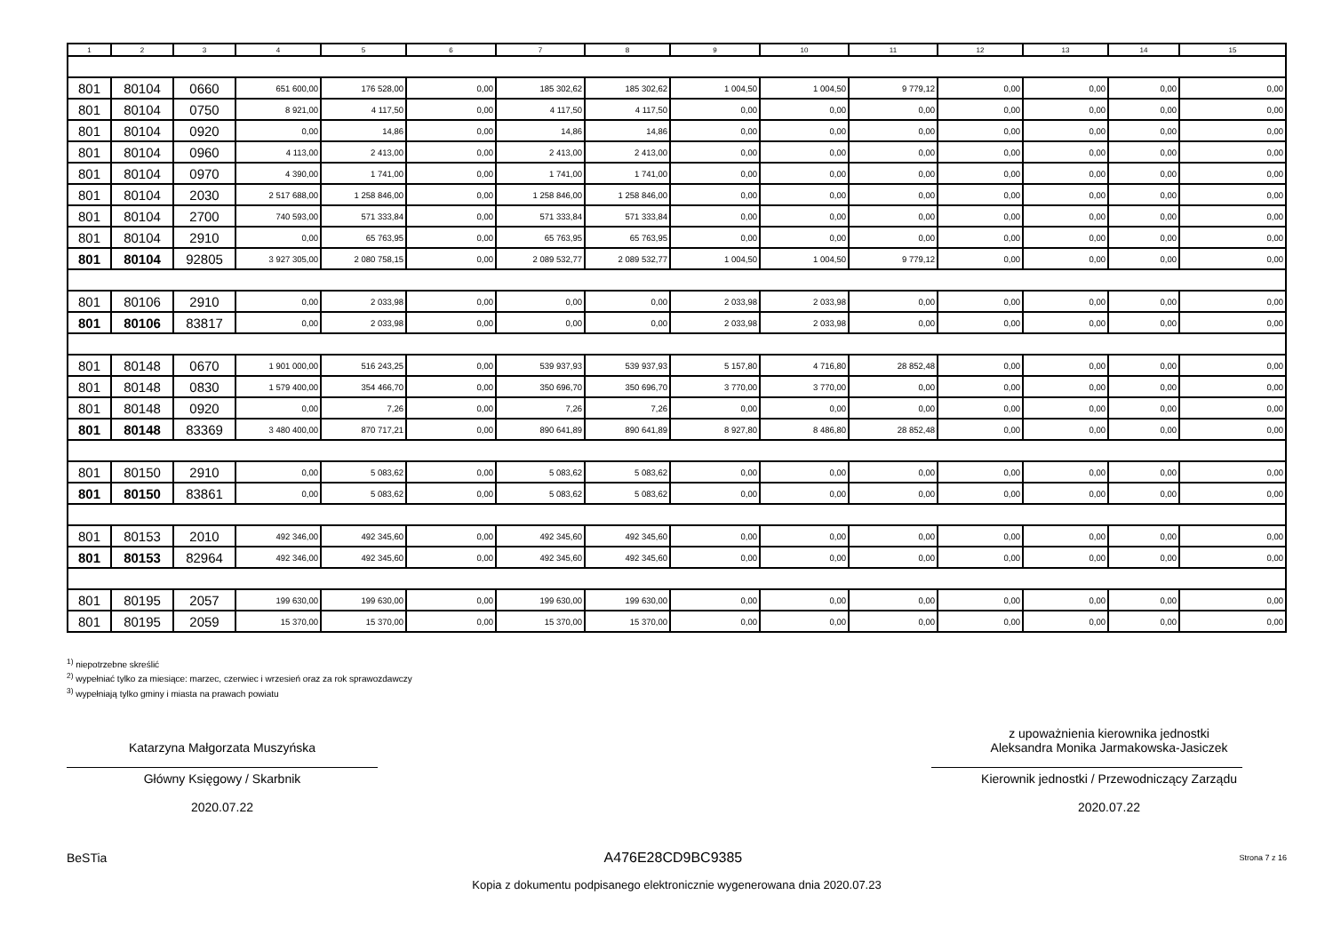| 1 | 2 | 3 | 4 | 5 | 6 | 7 | 8 | 9 | 10 | 11 | 12 | 13 | 14 | 15 |
| --- | --- | --- | --- | --- | --- | --- | --- | --- | --- | --- | --- | --- | --- | --- |
| 801 | 80104 | 0660 | 651 600,00 | 176 528,00 | 0,00 | 185 302,62 | 185 302,62 | 1 004,50 | 1 004,50 | 9 779,12 | 0,00 | 0,00 | 0,00 | 0,00 |
| 801 | 80104 | 0750 | 8 921,00 | 4 117,50 | 0,00 | 4 117,50 | 4 117,50 | 0,00 | 0,00 | 0,00 | 0,00 | 0,00 | 0,00 | 0,00 |
| 801 | 80104 | 0920 | 0,00 | 14,86 | 0,00 | 14,86 | 14,86 | 0,00 | 0,00 | 0,00 | 0,00 | 0,00 | 0,00 | 0,00 |
| 801 | 80104 | 0960 | 4 113,00 | 2 413,00 | 0,00 | 2 413,00 | 2 413,00 | 0,00 | 0,00 | 0,00 | 0,00 | 0,00 | 0,00 | 0,00 |
| 801 | 80104 | 0970 | 4 390,00 | 1 741,00 | 0,00 | 1 741,00 | 1 741,00 | 0,00 | 0,00 | 0,00 | 0,00 | 0,00 | 0,00 | 0,00 |
| 801 | 80104 | 2030 | 2 517 688,00 | 1 258 846,00 | 0,00 | 1 258 846,00 | 1 258 846,00 | 0,00 | 0,00 | 0,00 | 0,00 | 0,00 | 0,00 | 0,00 |
| 801 | 80104 | 2700 | 740 593,00 | 571 333,84 | 0,00 | 571 333,84 | 571 333,84 | 0,00 | 0,00 | 0,00 | 0,00 | 0,00 | 0,00 | 0,00 |
| 801 | 80104 | 2910 | 0,00 | 65 763,95 | 0,00 | 65 763,95 | 65 763,95 | 0,00 | 0,00 | 0,00 | 0,00 | 0,00 | 0,00 | 0,00 |
| 801 | 80104 | 92805 | 3 927 305,00 | 2 080 758,15 | 0,00 | 2 089 532,77 | 2 089 532,77 | 1 004,50 | 1 004,50 | 9 779,12 | 0,00 | 0,00 | 0,00 | 0,00 |
| 801 | 80106 | 2910 | 0,00 | 2 033,98 | 0,00 | 0,00 | 0,00 | 2 033,98 | 2 033,98 | 0,00 | 0,00 | 0,00 | 0,00 | 0,00 |
| 801 | 80106 | 83817 | 0,00 | 2 033,98 | 0,00 | 0,00 | 0,00 | 2 033,98 | 2 033,98 | 0,00 | 0,00 | 0,00 | 0,00 | 0,00 |
| 801 | 80148 | 0670 | 1 901 000,00 | 516 243,25 | 0,00 | 539 937,93 | 539 937,93 | 5 157,80 | 4 716,80 | 28 852,48 | 0,00 | 0,00 | 0,00 | 0,00 |
| 801 | 80148 | 0830 | 1 579 400,00 | 354 466,70 | 0,00 | 350 696,70 | 350 696,70 | 3 770,00 | 3 770,00 | 0,00 | 0,00 | 0,00 | 0,00 | 0,00 |
| 801 | 80148 | 0920 | 0,00 | 7,26 | 0,00 | 7,26 | 7,26 | 0,00 | 0,00 | 0,00 | 0,00 | 0,00 | 0,00 | 0,00 |
| 801 | 80148 | 83369 | 3 480 400,00 | 870 717,21 | 0,00 | 890 641,89 | 890 641,89 | 8 927,80 | 8 486,80 | 28 852,48 | 0,00 | 0,00 | 0,00 | 0,00 |
| 801 | 80150 | 2910 | 0,00 | 5 083,62 | 0,00 | 5 083,62 | 5 083,62 | 0,00 | 0,00 | 0,00 | 0,00 | 0,00 | 0,00 | 0,00 |
| 801 | 80150 | 83861 | 0,00 | 5 083,62 | 0,00 | 5 083,62 | 5 083,62 | 0,00 | 0,00 | 0,00 | 0,00 | 0,00 | 0,00 | 0,00 |
| 801 | 80153 | 2010 | 492 346,00 | 492 345,60 | 0,00 | 492 345,60 | 492 345,60 | 0,00 | 0,00 | 0,00 | 0,00 | 0,00 | 0,00 | 0,00 |
| 801 | 80153 | 82964 | 492 346,00 | 492 345,60 | 0,00 | 492 345,60 | 492 345,60 | 0,00 | 0,00 | 0,00 | 0,00 | 0,00 | 0,00 | 0,00 |
| 801 | 80195 | 2057 | 199 630,00 | 199 630,00 | 0,00 | 199 630,00 | 199 630,00 | 0,00 | 0,00 | 0,00 | 0,00 | 0,00 | 0,00 | 0,00 |
| 801 | 80195 | 2059 | 15 370,00 | 15 370,00 | 0,00 | 15 370,00 | 15 370,00 | 0,00 | 0,00 | 0,00 | 0,00 | 0,00 | 0,00 | 0,00 |
<sup>1)</sup> niepotrzebne skreślić
<sup>2)</sup> wypełniać tylko za miesiące: marzec, czerwiec i wrzesień oraz za rok sprawozdawczy
<sup>3)</sup> wypełniają tylko gminy i miasta na prawach powiatu
Katarzyna Małgorzata Muszyńska
Główny Księgowy / Skarbnik
2020.07.22
z upoważnienia kierownika jednostki
Aleksandra Monika Jarmakowska-Jasiczek
Kierownik jednostki / Przewodniczący Zarządu
2020.07.22
BeSTia A476E28CD9BC9385 Strona 7 z 16
Kopia z dokumentu podpisanego elektronicznie wygenerowana dnia 2020.07.23